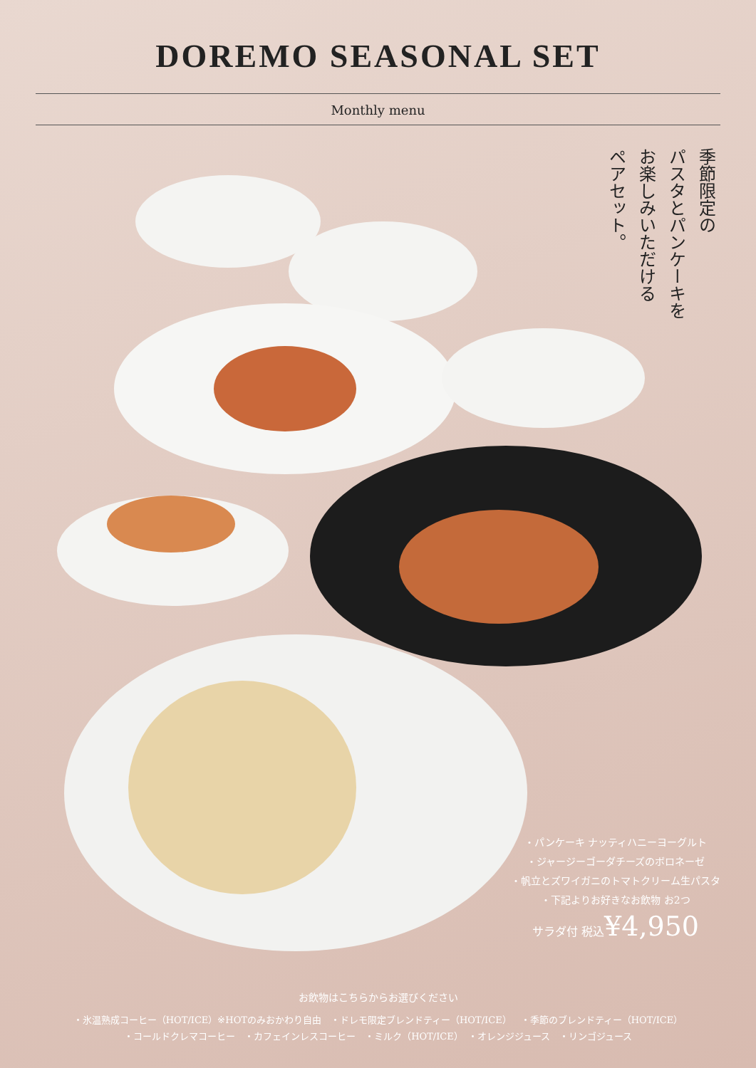DOREMO SEASONAL SET
Monthly menu
季節限定の
パスタとパンケーキを
お楽しみいただける
ペアセット。
・パンケーキ ナッティハニーヨーグルト
・ジャージーゴーダチーズのボロネーゼ
・帆立とズワイガニのトマトクリーム生パスタ
・下記よりお好きなお飲物 お2つ
サラダ付 税込¥4,950
お飲物はこちらからお選びください
・氷温熟成コーヒー（HOT/ICE）※HOTのみおかわり自由　・ドレモ限定ブレンドティー（HOT/ICE）　・季節のブレンドティー（HOT/ICE）
・コールドクレマコーヒー　・カフェインレスコーヒー　・ミルク（HOT/ICE）　・オレンジジュース　・リンゴジュース